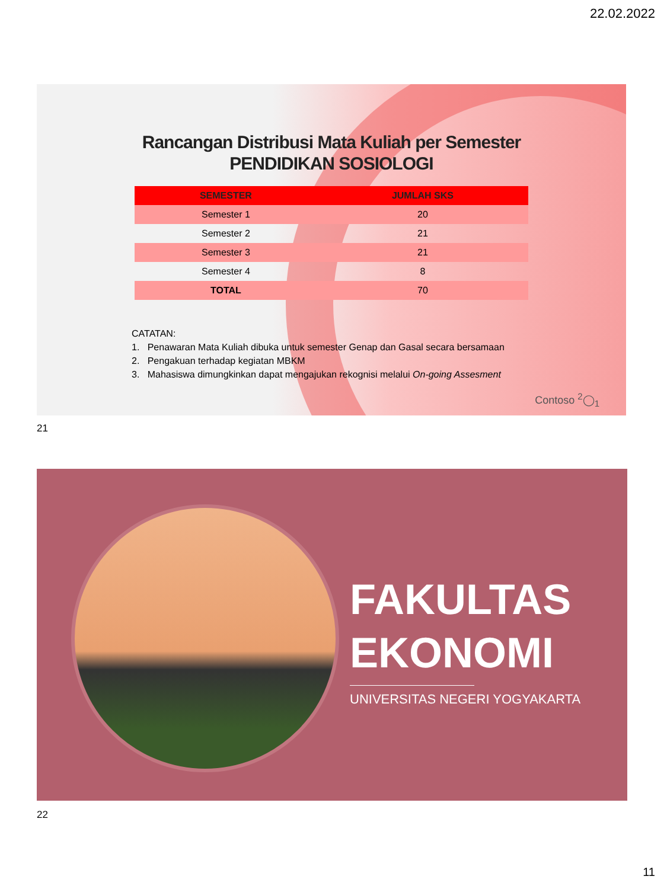22.02.2022
Rancangan Distribusi Mata Kuliah per Semester
PENDIDIKAN SOSIOLOGI
| SEMESTER | JUMLAH SKS |
| --- | --- |
| Semester 1 | 20 |
| Semester 2 | 21 |
| Semester 3 | 21 |
| Semester 4 | 8 |
| TOTAL | 70 |
CATATAN:
1. Penawaran Mata Kuliah dibuka untuk semester Genap dan Gasal secara bersamaan
2. Pengakuan terhadap kegiatan MBKM
3. Mahasiswa dimungkinkan dapat mengajukan rekognisi melalui On-going Assesment
Contoso <sup>2</sup>◯<sub>1</sub>
21
FAKULTAS
EKONOMI
UNIVERSITAS NEGERI YOGYAKARTA
22
11